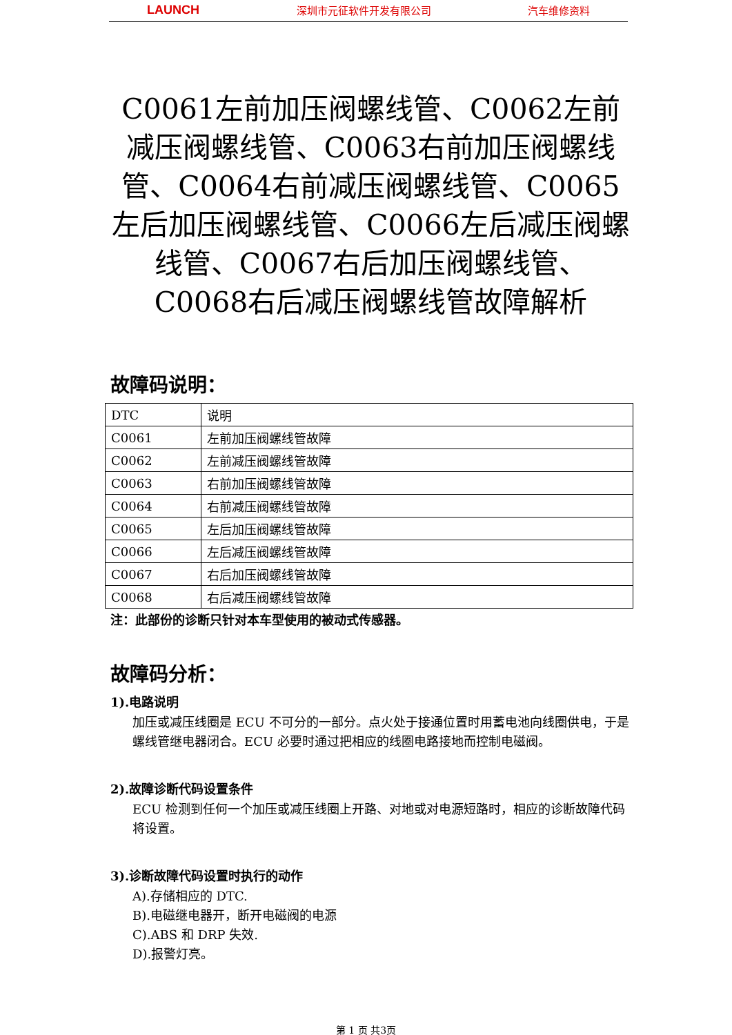LAUNCH 深圳市元征软件开发有限公司 汽车维修资料
C0061左前加压阀螺线管、C0062左前减压阀螺线管、C0063右前加压阀螺线管、C0064右前减压阀螺线管、C0065左后加压阀螺线管、C0066左后减压阀螺线管、C0067右后加压阀螺线管、C0068右后减压阀螺线管故障解析
故障码说明：
| DTC | 说明 |
| C0061 | 左前加压阀螺线管故障 |
| C0062 | 左前减压阀螺线管故障 |
| C0063 | 右前加压阀螺线管故障 |
| C0064 | 右前减压阀螺线管故障 |
| C0065 | 左后加压阀螺线管故障 |
| C0066 | 左后减压阀螺线管故障 |
| C0067 | 右后加压阀螺线管故障 |
| C0068 | 右后减压阀螺线管故障 |
注：此部份的诊断只针对本车型使用的被动式传感器。
故障码分析：
1).电路说明
加压或减压线圈是 ECU 不可分的一部分。点火处于接通位置时用蓄电池向线圈供电，于是螺线管继电器闭合。ECU 必要时通过把相应的线圈电路接地而控制电磁阀。
2).故障诊断代码设置条件
ECU 检测到任何一个加压或减压线圈上开路、对地或对电源短路时，相应的诊断故障代码将设置。
3).诊断故障代码设置时执行的动作
A).存储相应的 DTC.
B).电磁继电器开，断开电磁阀的电源
C).ABS 和 DRP 失效.
D).报警灯亮。
第 1 页 共3页